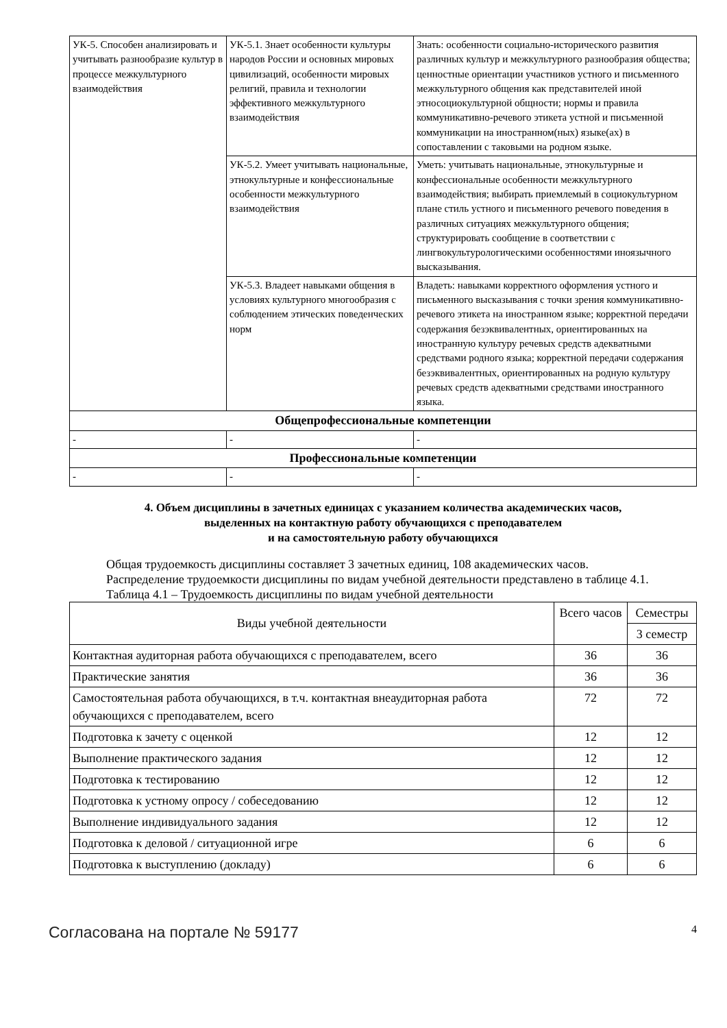| УК-5. Способен анализировать и учитывать разнообразие культур в процессе межкультурного взаимодействия | УК-5.1. Знает особенности культуры народов России и основных мировых цивилизаций, особенности мировых религий, правила и технологии эффективного межкультурного взаимодействия | Знать: особенности социально-исторического развития различных культур и межкультурного разнообразия общества; ценностные ориентации участников устного и письменного межкультурного общения как представителей иной этносоциокультурной общности; нормы и правила коммуникативно-речевого этикета устной и письменной коммуникации на иностранном(ных) языке(ах) в сопоставлении с таковыми на родном языке. |
| | УК-5.2. Умеет учитывать национальные, этнокультурные и конфессиональные особенности межкультурного взаимодействия | Уметь: учитывать национальные, этнокультурные и конфессиональные особенности межкультурного взаимодействия; выбирать приемлемый в социокультурном плане стиль устного и письменного речевого поведения в различных ситуациях межкультурного общения; структурировать сообщение в соответствии с лингвокультурологическими особенностями иноязычного высказывания. |
| | УК-5.3. Владеет навыками общения в условиях культурного многообразия с соблюдением этических поведенческих норм | Владеть: навыками корректного оформления устного и письменного высказывания с точки зрения коммуникативно-речевого этикета на иностранном языке; корректной передачи содержания безэквивалентных, ориентированных на иностранную культуру речевых средств адекватными средствами родного языка; корректной передачи содержания безэквивалентных, ориентированных на родную культуру речевых средств адекватными средствами иностранного языка. |
| Общепрофессиональные компетенции | | |
| - | - | - |
| Профессиональные компетенции | | |
| - | - | - |
4. Объем дисциплины в зачетных единицах с указанием количества академических часов,
выделенных на контактную работу обучающихся с преподавателем
и на самостоятельную работу обучающихся
Общая трудоемкость дисциплины составляет 3 зачетных единиц, 108 академических часов.
Распределение трудоемкости дисциплины по видам учебной деятельности представлено в таблице 4.1.
Таблица 4.1 – Трудоемкость дисциплины по видам учебной деятельности
| Виды учебной деятельности | Всего часов | Семестры |
| --- | --- | --- |
| | | 3 семестр |
| Контактная аудиторная работа обучающихся с преподавателем, всего | 36 | 36 |
| Практические занятия | 36 | 36 |
| Самостоятельная работа обучающихся, в т.ч. контактная внеаудиторная работа обучающихся с преподавателем, всего | 72 | 72 |
| Подготовка к зачету с оценкой | 12 | 12 |
| Выполнение практического задания | 12 | 12 |
| Подготовка к тестированию | 12 | 12 |
| Подготовка к устному опросу / собеседованию | 12 | 12 |
| Выполнение индивидуального задания | 12 | 12 |
| Подготовка к деловой / ситуационной игре | 6 | 6 |
| Подготовка к выступлению (докладу) | 6 | 6 |
Согласована на портале № 59177 4